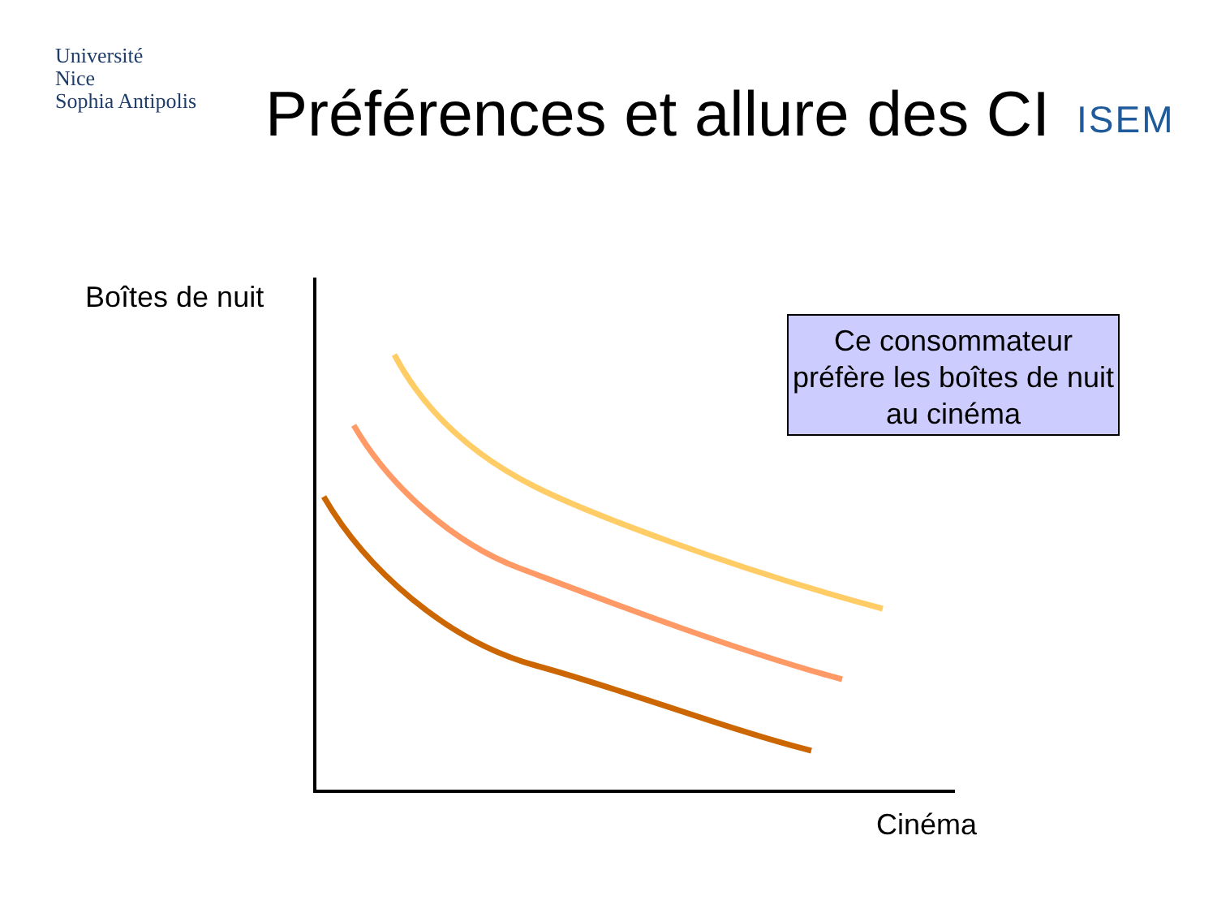Université
Nice
Sophia Antipolis
Préférences et allure des CI
ISEM
Boîtes de nuit
Ce consommateur préfère les boîtes de nuit au cinéma
Cinéma